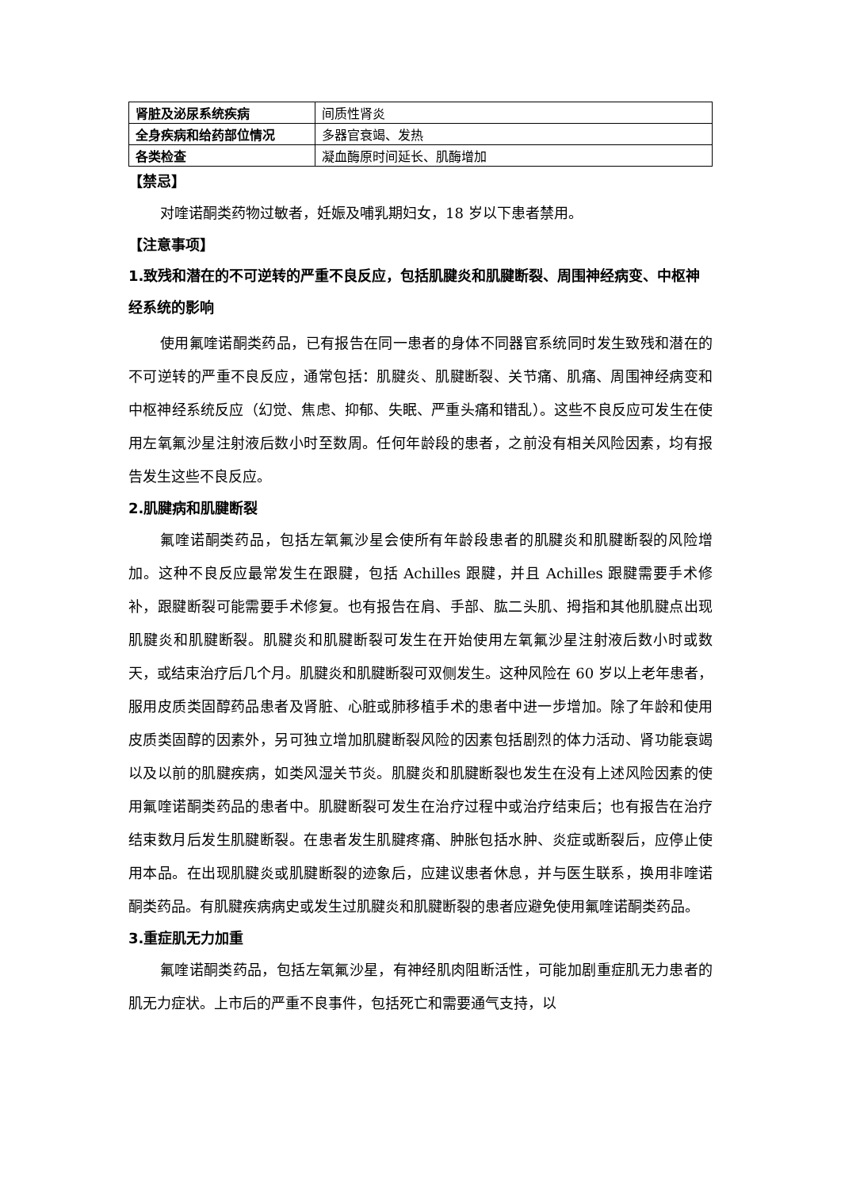| 肾脏及泌尿系统疾病 | 间质性肾炎 |
| 全身疾病和给药部位情况 | 多器官衰竭、发热 |
| 各类检查 | 凝血酶原时间延长、肌酶增加 |
【禁忌】
对喹诺酮类药物过敏者，妊娠及哺乳期妇女，18 岁以下患者禁用。
【注意事项】
1.致残和潜在的不可逆转的严重不良反应，包括肌腱炎和肌腱断裂、周围神经病变、中枢神经系统的影响
使用氟喹诺酮类药品，已有报告在同一患者的身体不同器官系统同时发生致残和潜在的不可逆转的严重不良反应，通常包括：肌腱炎、肌腱断裂、关节痛、肌痛、周围神经病变和中枢神经系统反应（幻觉、焦虑、抑郁、失眠、严重头痛和错乱）。这些不良反应可发生在使用左氧氟沙星注射液后数小时至数周。任何年龄段的患者，之前没有相关风险因素，均有报告发生这些不良反应。
2.肌腱病和肌腱断裂
氟喹诺酮类药品，包括左氧氟沙星会使所有年龄段患者的肌腱炎和肌腱断裂的风险增加。这种不良反应最常发生在跟腱，包括 Achilles 跟腱，并且 Achilles 跟腱需要手术修补，跟腱断裂可能需要手术修复。也有报告在肩、手部、肱二头肌、拇指和其他肌腱点出现肌腱炎和肌腱断裂。肌腱炎和肌腱断裂可发生在开始使用左氧氟沙星注射液后数小时或数天，或结束治疗后几个月。肌腱炎和肌腱断裂可双侧发生。这种风险在 60 岁以上老年患者，服用皮质类固醇药品患者及肾脏、心脏或肺移植手术的患者中进一步增加。除了年龄和使用皮质类固醇的因素外，另可独立增加肌腱断裂风险的因素包括剧烈的体力活动、肾功能衰竭以及以前的肌腱疾病，如类风湿关节炎。肌腱炎和肌腱断裂也发生在没有上述风险因素的使用氟喹诺酮类药品的患者中。肌腱断裂可发生在治疗过程中或治疗结束后；也有报告在治疗结束数月后发生肌腱断裂。在患者发生肌腱疼痛、肿胀包括水肿、炎症或断裂后，应停止使用本品。在出现肌腱炎或肌腱断裂的迹象后，应建议患者休息，并与医生联系，换用非喹诺酮类药品。有肌腱疾病病史或发生过肌腱炎和肌腱断裂的患者应避免使用氟喹诺酮类药品。
3.重症肌无力加重
氟喹诺酮类药品，包括左氧氟沙星，有神经肌肉阻断活性，可能加剧重症肌无力患者的肌无力症状。上市后的严重不良事件，包括死亡和需要通气支持，以